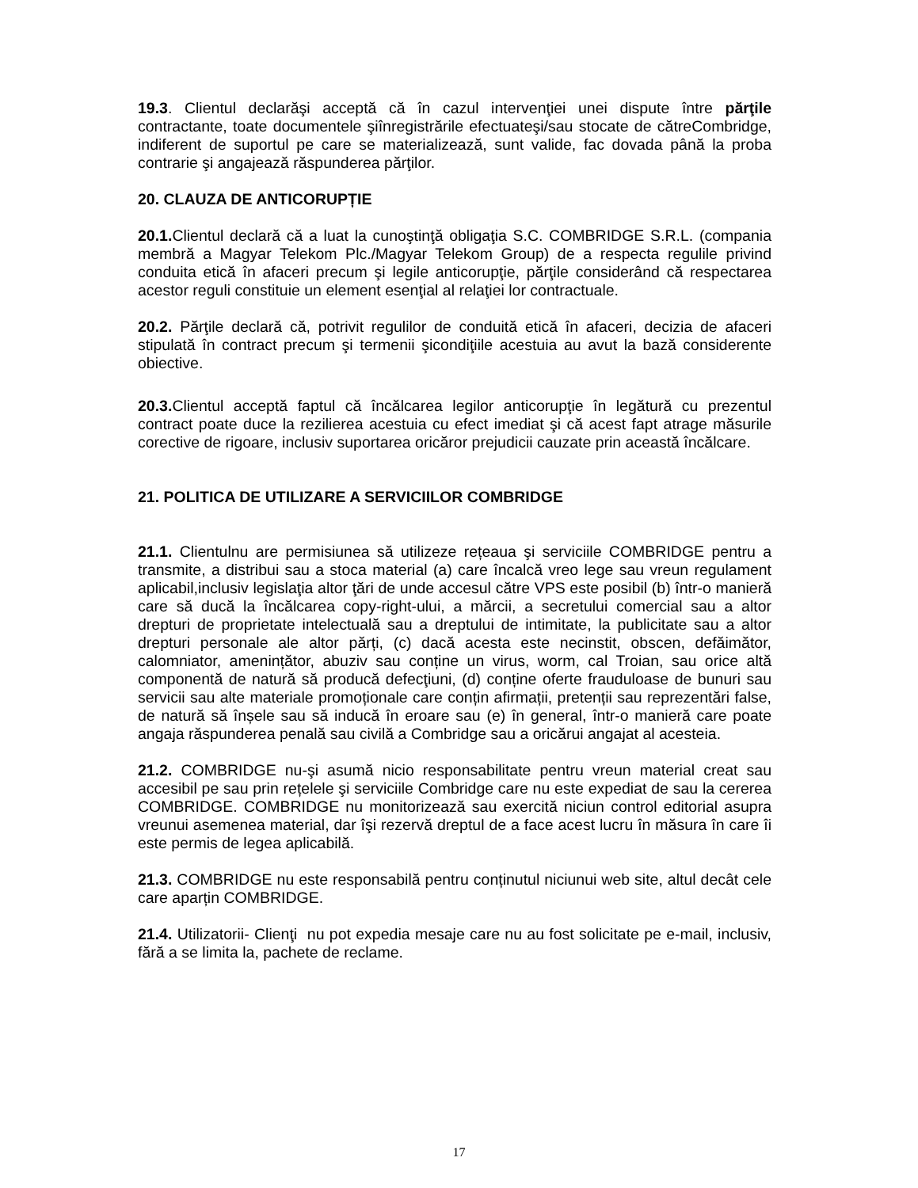19.3. Clientul declarăşi acceptă că în cazul intervenţiei unei dispute între părţile contractante, toate documentele şiînregistrările efectuateşi/sau stocate de cătreCombridge, indiferent de suportul pe care se materializează, sunt valide, fac dovada până la proba contrarie şi angajează răspunderea părţilor.
20. CLAUZA DE ANTICORUPȚIE
20.1. Clientul declară că a luat la cunoştinţă obligaţia S.C. COMBRIDGE S.R.L. (compania membră a Magyar Telekom Plc./Magyar Telekom Group) de a respecta regulile privind conduita etică în afaceri precum şi legile anticorupţie, părţile considerând că respectarea acestor reguli constituie un element esenţial al relaţiei lor contractuale.
20.2. Părţile declară că, potrivit regulilor de conduită etică în afaceri, decizia de afaceri stipulată în contract precum şi termenii şicondiţiile acestuia au avut la bază considerente obiective.
20.3. Clientul acceptă faptul că încălcarea legilor anticorupţie în legătură cu prezentul contract poate duce la rezilierea acestuia cu efect imediat şi că acest fapt atrage măsurile corective de rigoare, inclusiv suportarea oricăror prejudicii cauzate prin această încălcare.
21. POLITICA DE UTILIZARE A SERVICIILOR COMBRIDGE
21.1. Clientulnu are permisiunea să utilizeze rețeaua şi serviciile COMBRIDGE pentru a transmite, a distribui sau a stoca material (a) care încalcă vreo lege sau vreun regulament aplicabil,inclusiv legislaţia altor ţări de unde accesul către VPS este posibil (b) într-o manieră care să ducă la încălcarea copy-right-ului, a mărcii, a secretului comercial sau a altor drepturi de proprietate intelectuală sau a dreptului de intimitate, la publicitate sau a altor drepturi personale ale altor părți, (c) dacă acesta este necinstit, obscen, defăimător, calomniator, amenințător, abuziv sau conține un virus, worm, cal Troian, sau orice altă componentă de natură să producă defecţiuni, (d) conține oferte frauduloase de bunuri sau servicii sau alte materiale promoționale care conțin afirmații, pretenții sau reprezentări false, de natură să înșele sau să inducă în eroare sau (e) în general, într-o manieră care poate angaja răspunderea penală sau civilă a Combridge sau a oricărui angajat al acesteia.
21.2. COMBRIDGE nu-şi asumă nicio responsabilitate pentru vreun material creat sau accesibil pe sau prin rețelele şi serviciile Combridge care nu este expediat de sau la cererea COMBRIDGE. COMBRIDGE nu monitorizează sau exercită niciun control editorial asupra vreunui asemenea material, dar îşi rezervă dreptul de a face acest lucru în măsura în care îi este permis de legea aplicabilă.
21.3. COMBRIDGE nu este responsabilă pentru conținutul niciunui web site, altul decât cele care aparțin COMBRIDGE.
21.4. Utilizatorii- Clienţi nu pot expedia mesaje care nu au fost solicitate pe e-mail, inclusiv, fără a se limita la, pachete de reclame.
17